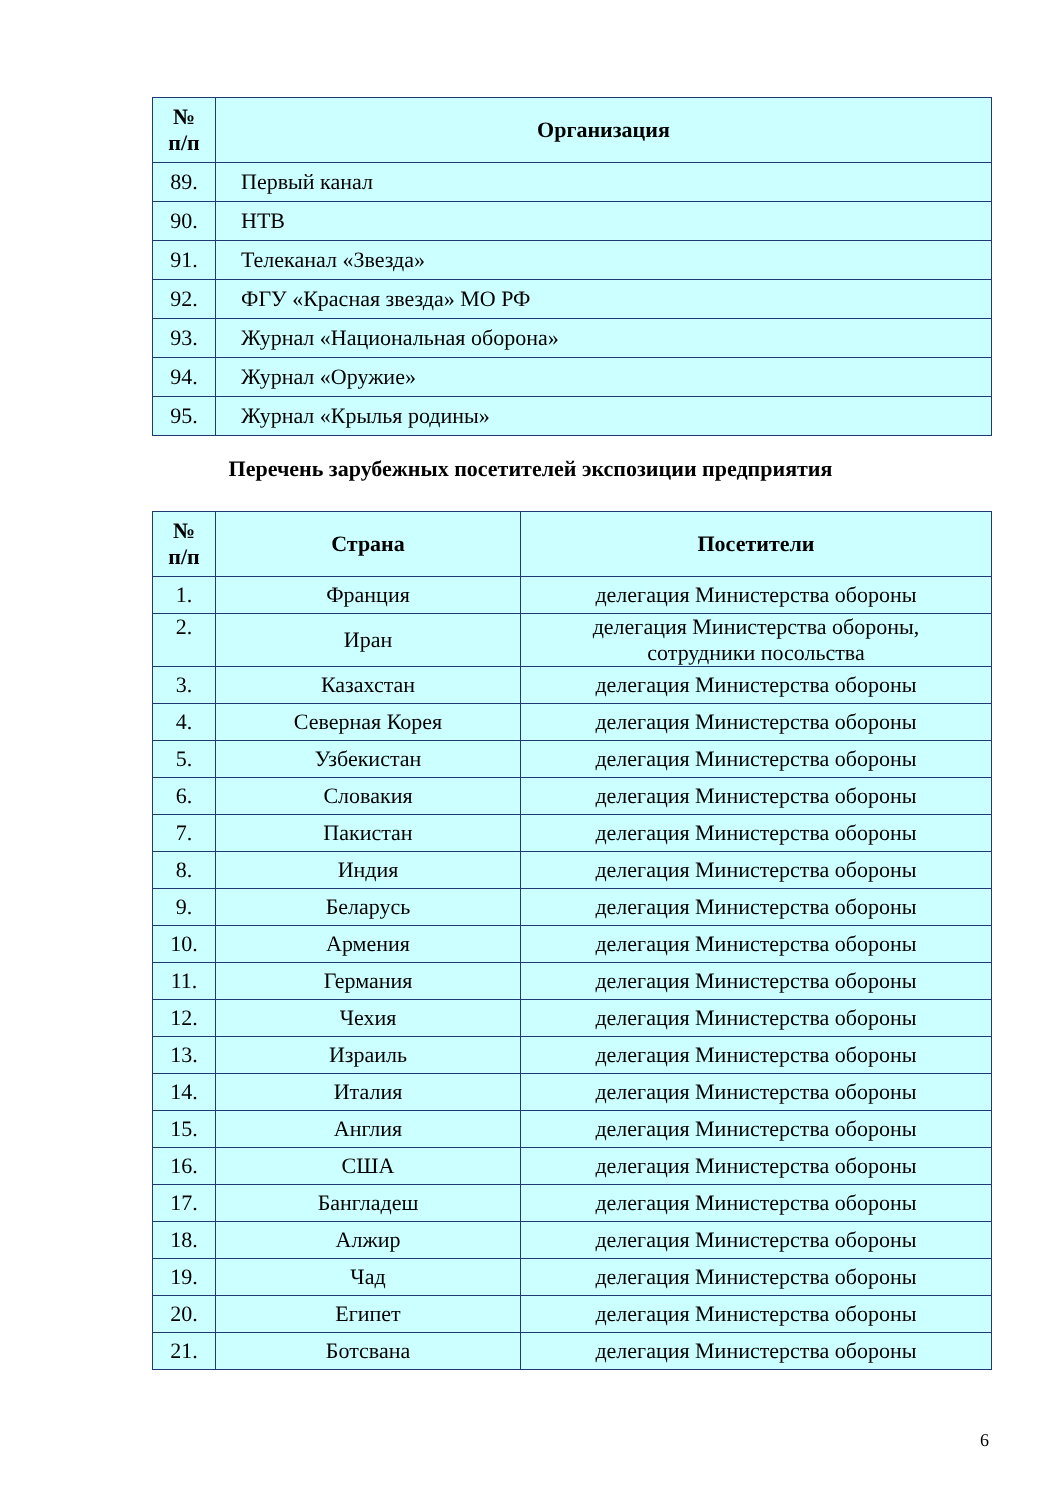| № п/п | Организация |
| --- | --- |
| 89. | Первый канал |
| 90. | НТВ |
| 91. | Телеканал «Звезда» |
| 92. | ФГУ «Красная звезда» МО РФ |
| 93. | Журнал «Национальная оборона» |
| 94. | Журнал «Оружие» |
| 95. | Журнал «Крылья родины» |
Перечень зарубежных посетителей экспозиции предприятия
| № п/п | Страна | Посетители |
| --- | --- | --- |
| 1. | Франция | делегация Министерства обороны |
| 2. | Иран | делегация Министерства обороны, сотрудники посольства |
| 3. | Казахстан | делегация Министерства обороны |
| 4. | Северная Корея | делегация Министерства обороны |
| 5. | Узбекистан | делегация Министерства обороны |
| 6. | Словакия | делегация Министерства обороны |
| 7. | Пакистан | делегация Министерства обороны |
| 8. | Индия | делегация Министерства обороны |
| 9. | Беларусь | делегация Министерства обороны |
| 10. | Армения | делегация Министерства обороны |
| 11. | Германия | делегация Министерства обороны |
| 12. | Чехия | делегация Министерства обороны |
| 13. | Израиль | делегация Министерства обороны |
| 14. | Италия | делегация Министерства обороны |
| 15. | Англия | делегация Министерства обороны |
| 16. | США | делегация Министерства обороны |
| 17. | Бангладеш | делегация Министерства обороны |
| 18. | Алжир | делегация Министерства обороны |
| 19. | Чад | делегация Министерства обороны |
| 20. | Египет | делегация Министерства обороны |
| 21. | Ботсвана | делегация Министерства обороны |
6